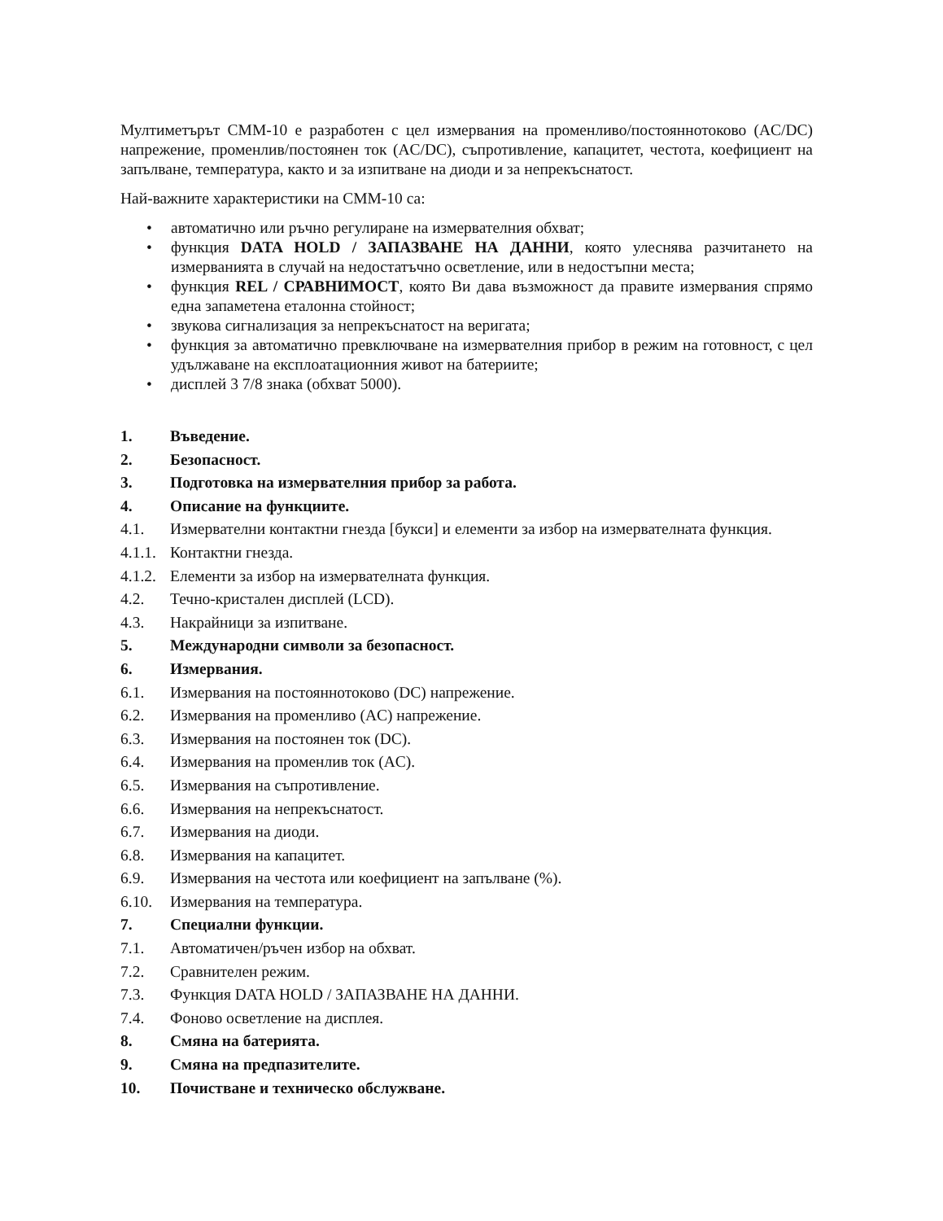Мултиметърът CMM-10 е разработен с цел измервания на променливо/постояннотоково (AC/DC) напрежение, променлив/постоянен ток (AC/DC), съпротивление, капацитет, честота, коефициент на запълване, температура, както и за изпитване на диоди и за непрекъснатост.
Най-важните характеристики на CMM-10 са:
• автоматично или ръчно регулиране на измервателния обхват;
• функция DATA HOLD / ЗАПАЗВАНЕ НА ДАННИ, която улеснява разчитането на измерванията в случай на недостатъчно осветление, или в недостъпни места;
• функция REL / СРАВНИМОСТ, която Ви дава възможност да правите измервания спрямо една запаметена еталонна стойност;
• звукова сигнализация за непрекъснатост на веригата;
• функция за автоматично превключване на измервателния прибор в режим на готовност, с цел удължаване на експлоатационния живот на батериите;
• дисплей 3 7/8 знака (обхват 5000).
1. Въведение.
2. Безопасност.
3. Подготовка на измервателния прибор за работа.
4. Описание на функциите.
4.1. Измервателни контактни гнезда [букси] и елементи за избор на измервателната функция.
4.1.1. Контактни гнезда.
4.1.2. Елементи за избор на измервателната функция.
4.2. Течно-кристален дисплей (LCD).
4.3. Накрайници за изпитване.
5. Международни символи за безопасност.
6. Измервания.
6.1. Измервания на постояннотоково (DC) напрежение.
6.2. Измервания на променливо (AC) напрежение.
6.3. Измервания на постоянен ток (DC).
6.4. Измервания на променлив ток (AC).
6.5. Измервания на съпротивление.
6.6. Измервания на непрекъснатост.
6.7. Измервания на диоди.
6.8. Измервания на капацитет.
6.9. Измервания на честота или коефициент на запълване (%).
6.10. Измервания на температура.
7. Специални функции.
7.1. Автоматичен/ръчен избор на обхват.
7.2. Сравнителен режим.
7.3. Функция DATA HOLD / ЗАПАЗВАНЕ НА ДАННИ.
7.4. Фоново осветление на дисплея.
8. Смяна на батерията.
9. Смяна на предпазителите.
10. Почистване и техническо обслужване.